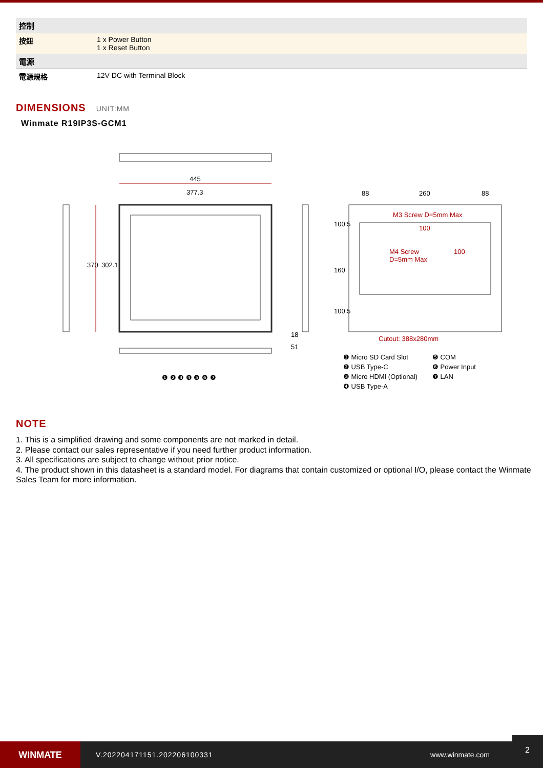| 控制 | |
| 按鈕 | 1 x Power Button 1 x Reset Button |
| 電源 | |
| 電源規格 | 12V DC with Terminal Block |
DIMENSIONS UNIT:MM
Winmate R19IP3S-GCM1
445
377.3
370 302.1
18
51
88 260 88
100.5
160
100.5
M3 Screw D=5mm Max
100
M4 Screw
D=5mm Max
100
Cutout: 388x280mm
❶ ❷ ❸ ❹ ❺ ❻ ❼
❶ Micro SD Card Slot
❺ COM
❷ USB Type-C
❻ Power Input
❸ Micro HDMI (Optional)
❼ LAN
❹ USB Type-A
NOTE
1. This is a simplified drawing and some components are not marked in detail.
2. Please contact our sales representative if you need further product information.
3. All specifications are subject to change without prior notice.
4. The product shown in this datasheet is a standard model. For diagrams that contain customized or optional I/O, please contact the Winmate Sales Team for more information.
WINMATE
V.202204171151.202206100331 www.winmate.com
2